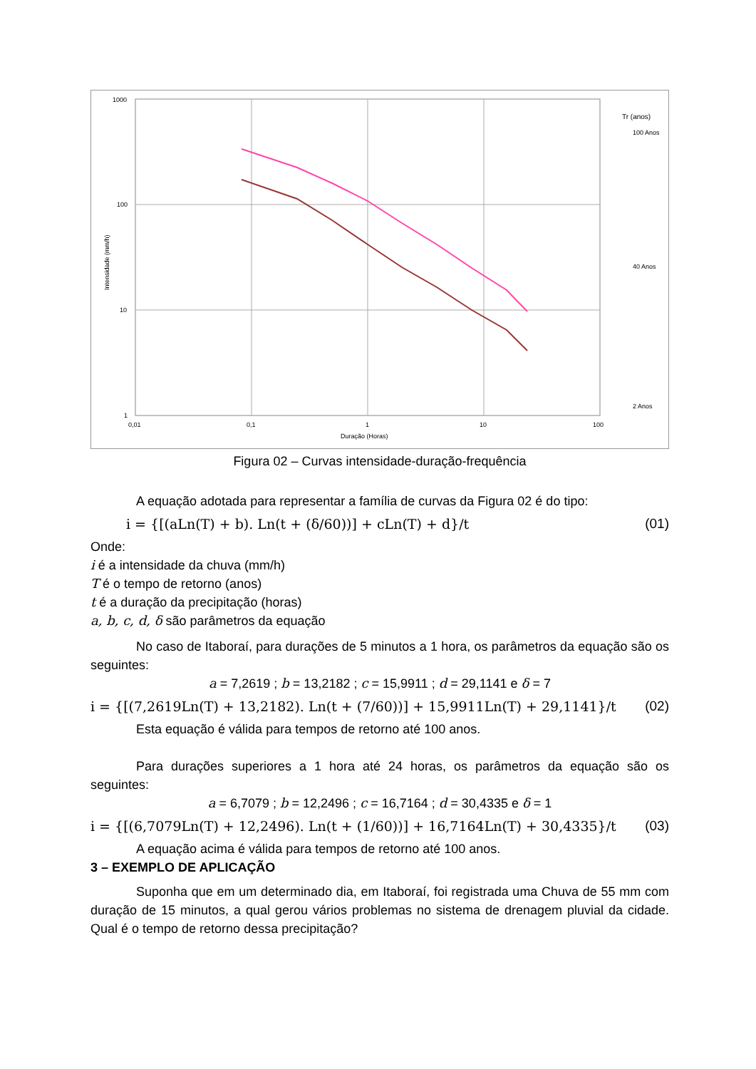1000
100
10
1
0,01
0,1
1
10
100
Duração (Horas)
Intensidade (mm/h)
Tr (anos)
100 Anos
40 Anos
2 Anos
Figura 02 – Curvas intensidade-duração-frequência
A equação adotada para representar a família de curvas da Figura 02 é do tipo:
i = {[(aLn(T) + b). Ln(t + (δ/60))] + cLn(T) + d}/t (01)
Onde:
i é a intensidade da chuva (mm/h)
T é o tempo de retorno (anos)
t é a duração da precipitação (horas)
a, b, c, d, δ são parâmetros da equação
No caso de Itaboraí, para durações de 5 minutos a 1 hora, os parâmetros da equação são os seguintes:
a = 7,2619 ; b = 13,2182 ; c = 15,9911 ; d = 29,1141 e δ = 7
i = {[(7,2619Ln(T) + 13,2182). Ln(t + (7/60))] + 15,9911Ln(T) + 29,1141}/t (02)
Esta equação é válida para tempos de retorno até 100 anos.
Para durações superiores a 1 hora até 24 horas, os parâmetros da equação são os seguintes:
a = 6,7079 ; b = 12,2496 ; c = 16,7164 ; d = 30,4335 e δ = 1
i = {[(6,7079Ln(T) + 12,2496). Ln(t + (1/60))] + 16,7164Ln(T) + 30,4335}/t (03)
A equação acima é válida para tempos de retorno até 100 anos.
3 – EXEMPLO DE APLICAÇÃO
Suponha que em um determinado dia, em Itaboraí, foi registrada uma Chuva de 55 mm com duração de 15 minutos, a qual gerou vários problemas no sistema de drenagem pluvial da cidade. Qual é o tempo de retorno dessa precipitação?